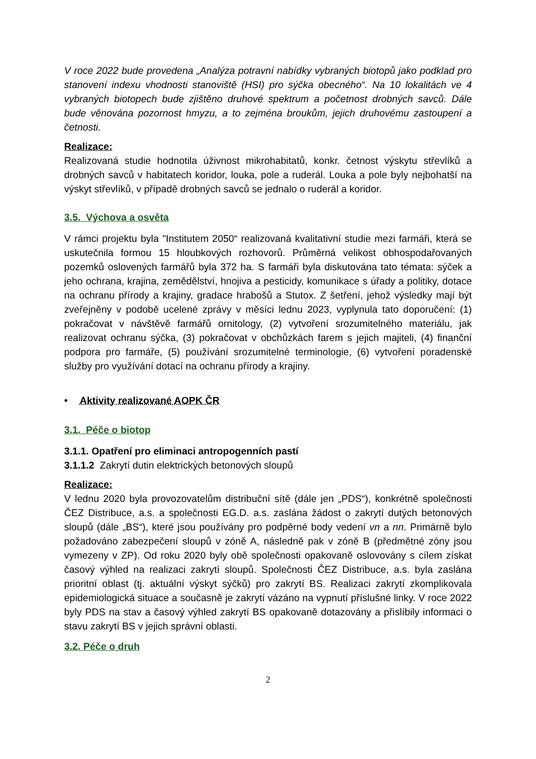V roce 2022 bude provedena „Analýza potravní nabídky vybraných biotopů jako podklad pro stanovení indexu vhodnosti stanoviště (HSI) pro sýčka obecného“. Na 10 lokalitách ve 4 vybraných biotopech bude zjištěno druhové spektrum a početnost drobných savců. Dále bude věnována pozornost hmyzu, a to zejména broukům, jejich druhovému zastoupení a četnosti.
Realizace:
Realizovaná studie hodnotila úživnost mikrohabitatů, konkr. četnost výskytu střevlíků a drobných savců v habitatech koridor, louka, pole a ruderál. Louka a pole byly nejbohatší na výskyt střevlíků, v případě drobných savců se jednalo o ruderál a koridor.
3.5. Výchova a osvěta
V rámci projektu byla "Institutem 2050“ realizovaná kvalitativní studie mezi farmáři, která se uskutečnila formou 15 hloubkových rozhovorů. Průměrná velikost obhospodařovaných pozemků oslovených farmářů byla 372 ha. S farmáři byla diskutována tato témata: sýček a jeho ochrana, krajina, zemědělství, hnojiva a pesticidy, komunikace s úřady a politiky, dotace na ochranu přírody a krajiny, gradace hrabošů a Stutox. Z šetření, jehož výsledky mají být zveřejněny v podobě ucelené zprávy v měsíci lednu 2023, vyplynula tato doporučení: (1) pokračovat v návštěvě farmářů ornitology, (2) vytvoření srozumitelného materiálu, jak realizovat ochranu sýčka, (3) pokračovat v obchůzkách farem s jejich majiteli, (4) finanční podpora pro farmáře, (5) používání srozumitelné terminologie, (6) vytvoření poradenské služby pro využívání dotací na ochranu přírody a krajiny.
• Aktivity realizované AOPK ČR
3.1. Péče o biotop
3.1.1. Opatření pro eliminaci antropogenních pastí
3.1.1.2 Zakrytí dutin elektrických betonových sloupů
Realizace:
V lednu 2020 byla provozovatelům distribuční sítě (dále jen „PDS“), konkrétně společnosti ČEZ Distribuce, a.s. a společnosti EG.D. a.s. zaslána žádost o zakrytí dutých betonových sloupů (dále „BS“), které jsou používány pro podpěrné body vedení vn a nn. Primárně bylo požadováno zabezpečení sloupů v zóně A, následně pak v zóně B (předmětné zóny jsou vymezeny v ZP). Od roku 2020 byly obě společnosti opakovaně oslovovány s cílem získat časový výhled na realizaci zakrytí sloupů. Společnosti ČEZ Distribuce, a.s. byla zaslána prioritní oblast (tj. aktuální výskyt sýčků) pro zakrytí BS. Realizaci zakrytí zkomplikovala epidemiologická situace a současně je zakrytí vázáno na vypnutí příslušné linky. V roce 2022 byly PDS na stav a časový výhled zakrytí BS opakovaně dotazovány a přislíbily informaci o stavu zakrytí BS v jejich správní oblasti.
3.2. Péče o druh
2